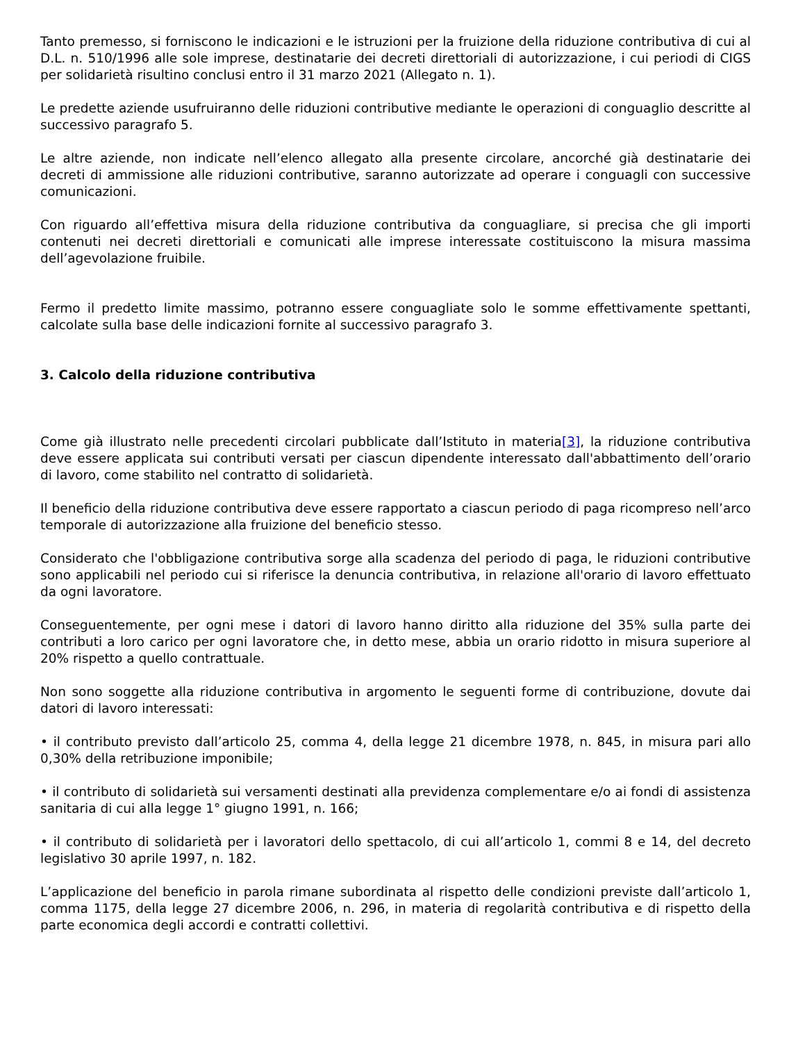Tanto premesso, si forniscono le indicazioni e le istruzioni per la fruizione della riduzione contributiva di cui al D.L. n. 510/1996 alle sole imprese, destinatarie dei decreti direttoriali di autorizzazione, i cui periodi di CIGS per solidarietà risultino conclusi entro il 31 marzo 2021 (Allegato n. 1).
Le predette aziende usufruiranno delle riduzioni contributive mediante le operazioni di conguaglio descritte al successivo paragrafo 5.
Le altre aziende, non indicate nell’elenco allegato alla presente circolare, ancorché già destinatarie dei decreti di ammissione alle riduzioni contributive, saranno autorizzate ad operare i conguagli con successive comunicazioni.
Con riguardo all’effettiva misura della riduzione contributiva da conguagliare, si precisa che gli importi contenuti nei decreti direttoriali e comunicati alle imprese interessate costituiscono la misura massima dell’agevolazione fruibile.
Fermo il predetto limite massimo, potranno essere conguagliate solo le somme effettivamente spettanti, calcolate sulla base delle indicazioni fornite al successivo paragrafo 3.
3. Calcolo della riduzione contributiva
Come già illustrato nelle precedenti circolari pubblicate dall’Istituto in materia[3], la riduzione contributiva deve essere applicata sui contributi versati per ciascun dipendente interessato dall'abbattimento dell’orario di lavoro, come stabilito nel contratto di solidarietà.
Il beneficio della riduzione contributiva deve essere rapportato a ciascun periodo di paga ricompreso nell’arco temporale di autorizzazione alla fruizione del beneficio stesso.
Considerato che l'obbligazione contributiva sorge alla scadenza del periodo di paga, le riduzioni contributive sono applicabili nel periodo cui si riferisce la denuncia contributiva, in relazione all'orario di lavoro effettuato da ogni lavoratore.
Conseguentemente, per ogni mese i datori di lavoro hanno diritto alla riduzione del 35% sulla parte dei contributi a loro carico per ogni lavoratore che, in detto mese, abbia un orario ridotto in misura superiore al 20% rispetto a quello contrattuale.
Non sono soggette alla riduzione contributiva in argomento le seguenti forme di contribuzione, dovute dai datori di lavoro interessati:
• il contributo previsto dall’articolo 25, comma 4, della legge 21 dicembre 1978, n. 845, in misura pari allo 0,30% della retribuzione imponibile;
• il contributo di solidarietà sui versamenti destinati alla previdenza complementare e/o ai fondi di assistenza sanitaria di cui alla legge 1° giugno 1991, n. 166;
• il contributo di solidarietà per i lavoratori dello spettacolo, di cui all’articolo 1, commi 8 e 14, del decreto legislativo 30 aprile 1997, n. 182.
L’applicazione del beneficio in parola rimane subordinata al rispetto delle condizioni previste dall’articolo 1, comma 1175, della legge 27 dicembre 2006, n. 296, in materia di regolarità contributiva e di rispetto della parte economica degli accordi e contratti collettivi.